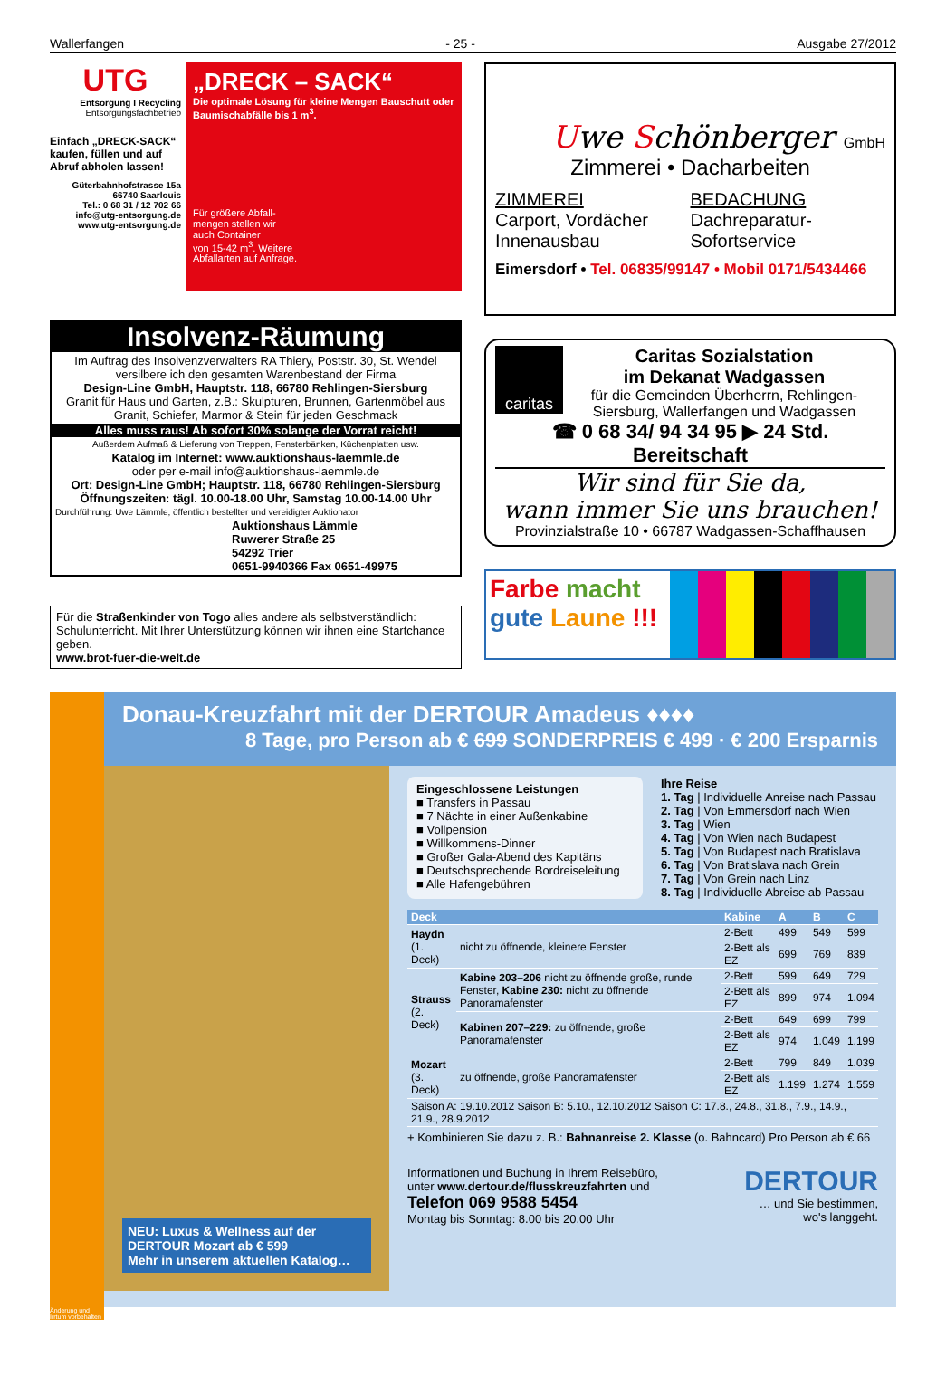Wallerfangen - 25 - Ausgabe 27/2012
UTG
Entsorgung I Recycling
Entsorgungsfachbetrieb
Einfach „DRECK-SACK“ kaufen, füllen und auf Abruf abholen lassen!
Güterbahnhofstrasse 15a
66740 Saarlouis
Tel.: 0 68 31 / 12 702 66
info@utg-entsorgung.de
www.utg-entsorgung.de
„DRECK – SACK“
Die optimale Lösung für kleine Mengen Bauschutt oder Baumischabfälle bis 1 m<sup>3</sup>.
Für größere Abfall-
mengen stellen wir
auch Container
von 15-42 m<sup>3</sup>. Weitere
Abfallarten auf Anfrage.
Insolvenz-Räumung
Im Auftrag des Insolvenzverwalters RA Thiery, Poststr. 30, St. Wendel versilbere ich den gesamten Warenbestand der Firma
Design-Line GmbH, Hauptstr. 118, 66780 Rehlingen-Siersburg
Granit für Haus und Garten, z.B.: Skulpturen, Brunnen, Gartenmöbel aus Granit, Schiefer, Marmor & Stein für jeden Geschmack
Alles muss raus! Ab sofort 30% solange der Vorrat reicht!
Außerdem Aufmaß & Lieferung von Treppen, Fensterbänken, Küchenplatten usw.
Katalog im Internet: www.auktionshaus-laemmle.de
oder per e-mail info@auktionshaus-laemmle.de
Ort: Design-Line GmbH; Hauptstr. 118, 66780 Rehlingen-Siersburg
Öffnungszeiten: tägl. 10.00-18.00 Uhr, Samstag 10.00-14.00 Uhr
Durchführung: Uwe Lämmle, öffentlich bestellter und vereidigter Auktionator
Auktionshaus Lämmle
Ruwerer Straße 25
54292 Trier
0651-9940366 Fax 0651-49975
Für die Straßenkinder von Togo alles andere als selbstverständlich: Schulunterricht. Mit Ihrer Unterstützung können wir ihnen eine Startchance geben.
www.brot-fuer-die-welt.de
Uwe Schönberger GmbH
Zimmerei • Dacharbeiten
ZIMMEREI
Carport, Vordächer
Innenausbau
BEDACHUNG
Dachreparatur-
Sofortservice
Eimersdorf • Tel. 06835/99147 • Mobil 0171/5434466
caritas
Caritas Sozialstation
im Dekanat Wadgassen
für die Gemeinden Überherrn, Rehlingen-Siersburg, Wallerfangen und Wadgassen
☎ 0 68 34/ 94 34 95 ▶ 24 Std. Bereitschaft
Wir sind für Sie da,
wann immer Sie uns brauchen!
Provinzialstraße 10 • 66787 Wadgassen-Schaffhausen
Farbe macht
gute Laune !!!
Donau-Kreuzfahrt mit der DERTOUR Amadeus ♦♦♦♦
8 Tage, pro Person ab € 699 SONDERPREIS € 499 · € 200 Ersparnis
NEU: Luxus & Wellness auf der DERTOUR Mozart ab € 599
Mehr in unserem aktuellen Katalog…
Eingeschlossene Leistungen
■ Transfers in Passau
■ 7 Nächte in einer Außenkabine
■ Vollpension
■ Willkommens-Dinner
■ Großer Gala-Abend des Kapitäns
■ Deutschsprechende Bordreiseleitung
■ Alle Hafengebühren
Ihre Reise
1. Tag | Individuelle Anreise nach Passau
2. Tag | Von Emmersdorf nach Wien
3. Tag | Wien
4. Tag | Von Wien nach Budapest
5. Tag | Von Budapest nach Bratislava
6. Tag | Von Bratislava nach Grein
7. Tag | Von Grein nach Linz
8. Tag | Individuelle Abreise ab Passau
| Deck | | Kabine | A | B | C |
| --- | --- | --- | --- | --- | --- |
| Haydn (1. Deck) | nicht zu öffnende, kleinere Fenster | 2-Bett | 499 | 549 | 599 |
| | | 2-Bett als EZ | 699 | 769 | 839 |
| Strauss (2. Deck) | Kabine 203–206 nicht zu öffnende große, runde Fenster, Kabine 230: nicht zu öffnende Panoramafenster | 2-Bett | 599 | 649 | 729 |
| | | 2-Bett als EZ | 899 | 974 | 1.094 |
| | Kabinen 207–229: zu öffnende, große Panoramafenster | 2-Bett | 649 | 699 | 799 |
| | | 2-Bett als EZ | 974 | 1.049 | 1.199 |
| Mozart (3. Deck) | zu öffnende, große Panoramafenster | 2-Bett | 799 | 849 | 1.039 |
| | | 2-Bett als EZ | 1.199 | 1.274 | 1.559 |
| Saison A: 19.10.2012 Saison B: 5.10., 12.10.2012 Saison C: 17.8., 24.8., 31.8., 7.9., 14.9., 21.9., 28.9.2012 | | | | | |
+ Kombinieren Sie dazu z. B.: Bahnanreise 2. Klasse (o. Bahncard) Pro Person ab € 66
Informationen und Buchung in Ihrem Reisebüro,
unter www.dertour.de/flusskreuzfahrten und
Telefon 069 9588 5454
Montag bis Sonntag: 8.00 bis 20.00 Uhr
DERTOUR
… und Sie bestimmen,
wo's langgeht.
Änderung und Irrtum vorbehalten